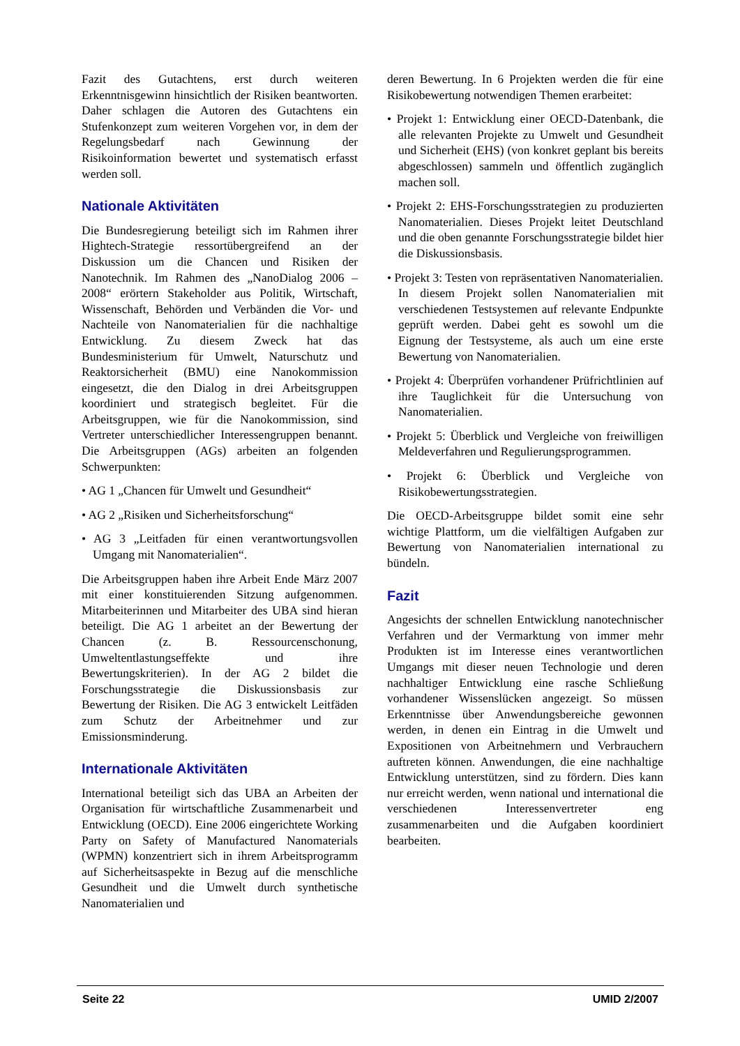Fazit des Gutachtens, erst durch weiteren Erkenntnisgewinn hinsichtlich der Risiken beantworten. Daher schlagen die Autoren des Gutachtens ein Stufenkonzept zum weiteren Vorgehen vor, in dem der Regelungsbedarf nach Gewinnung der Risikoinformation bewertet und systematisch erfasst werden soll.
Nationale Aktivitäten
Die Bundesregierung beteiligt sich im Rahmen ihrer Hightech-Strategie ressortübergreifend an der Diskussion um die Chancen und Risiken der Nanotechnik. Im Rahmen des „NanoDialog 2006 – 2008“ erörtern Stakeholder aus Politik, Wirtschaft, Wissenschaft, Behörden und Verbänden die Vor- und Nachteile von Nanomaterialien für die nachhaltige Entwicklung. Zu diesem Zweck hat das Bundesministerium für Umwelt, Naturschutz und Reaktorsicherheit (BMU) eine Nanokommission eingesetzt, die den Dialog in drei Arbeitsgruppen koordiniert und strategisch begleitet. Für die Arbeitsgruppen, wie für die Nanokommission, sind Vertreter unterschiedlicher Interessengruppen benannt. Die Arbeitsgruppen (AGs) arbeiten an folgenden Schwerpunkten:
• AG 1 „Chancen für Umwelt und Gesundheit“
• AG 2 „Risiken und Sicherheitsforschung“
• AG 3 „Leitfaden für einen verantwortungsvollen Umgang mit Nanomaterialien“.
Die Arbeitsgruppen haben ihre Arbeit Ende März 2007 mit einer konstituierenden Sitzung aufgenommen. Mitarbeiterinnen und Mitarbeiter des UBA sind hieran beteiligt. Die AG 1 arbeitet an der Bewertung der Chancen (z. B. Ressourcenschonung, Umweltentlastungseffekte und ihre Bewertungskriterien). In der AG 2 bildet die Forschungsstrategie die Diskussionsbasis zur Bewertung der Risiken. Die AG 3 entwickelt Leitfäden zum Schutz der Arbeitnehmer und zur Emissionsminderung.
Internationale Aktivitäten
International beteiligt sich das UBA an Arbeiten der Organisation für wirtschaftliche Zusammenarbeit und Entwicklung (OECD). Eine 2006 eingerichtete Working Party on Safety of Manufactured Nanomaterials (WPMN) konzentriert sich in ihrem Arbeitsprogramm auf Sicherheitsaspekte in Bezug auf die menschliche Gesundheit und die Umwelt durch synthetische Nanomaterialien und
deren Bewertung. In 6 Projekten werden die für eine Risikobewertung notwendigen Themen erarbeitet:
• Projekt 1: Entwicklung einer OECD-Datenbank, die alle relevanten Projekte zu Umwelt und Gesundheit und Sicherheit (EHS) (von konkret geplant bis bereits abgeschlossen) sammeln und öffentlich zugänglich machen soll.
• Projekt 2: EHS-Forschungsstrategien zu produzierten Nanomaterialien. Dieses Projekt leitet Deutschland und die oben genannte Forschungsstrategie bildet hier die Diskussionsbasis.
• Projekt 3: Testen von repräsentativen Nanomaterialien. In diesem Projekt sollen Nanomaterialien mit verschiedenen Testsystemen auf relevante Endpunkte geprüft werden. Dabei geht es sowohl um die Eignung der Testsysteme, als auch um eine erste Bewertung von Nanomaterialien.
• Projekt 4: Überprüfen vorhandener Prüfrichtlinien auf ihre Tauglichkeit für die Untersuchung von Nanomaterialien.
• Projekt 5: Überblick und Vergleiche von freiwilligen Meldeverfahren und Regulierungsprogrammen.
• Projekt 6: Überblick und Vergleiche von Risikobewertungsstrategien.
Die OECD-Arbeitsgruppe bildet somit eine sehr wichtige Plattform, um die vielfältigen Aufgaben zur Bewertung von Nanomaterialien international zu bündeln.
Fazit
Angesichts der schnellen Entwicklung nanotechnischer Verfahren und der Vermarktung von immer mehr Produkten ist im Interesse eines verantwortlichen Umgangs mit dieser neuen Technologie und deren nachhaltiger Entwicklung eine rasche Schließung vorhandener Wissenslücken angezeigt. So müssen Erkenntnisse über Anwendungsbereiche gewonnen werden, in denen ein Eintrag in die Umwelt und Expositionen von Arbeitnehmern und Verbrauchern auftreten können. Anwendungen, die eine nachhaltige Entwicklung unterstützen, sind zu fördern. Dies kann nur erreicht werden, wenn national und international die verschiedenen Interessenvertreter eng zusammenarbeiten und die Aufgaben koordiniert bearbeiten.
Seite 22 UMID 2/2007